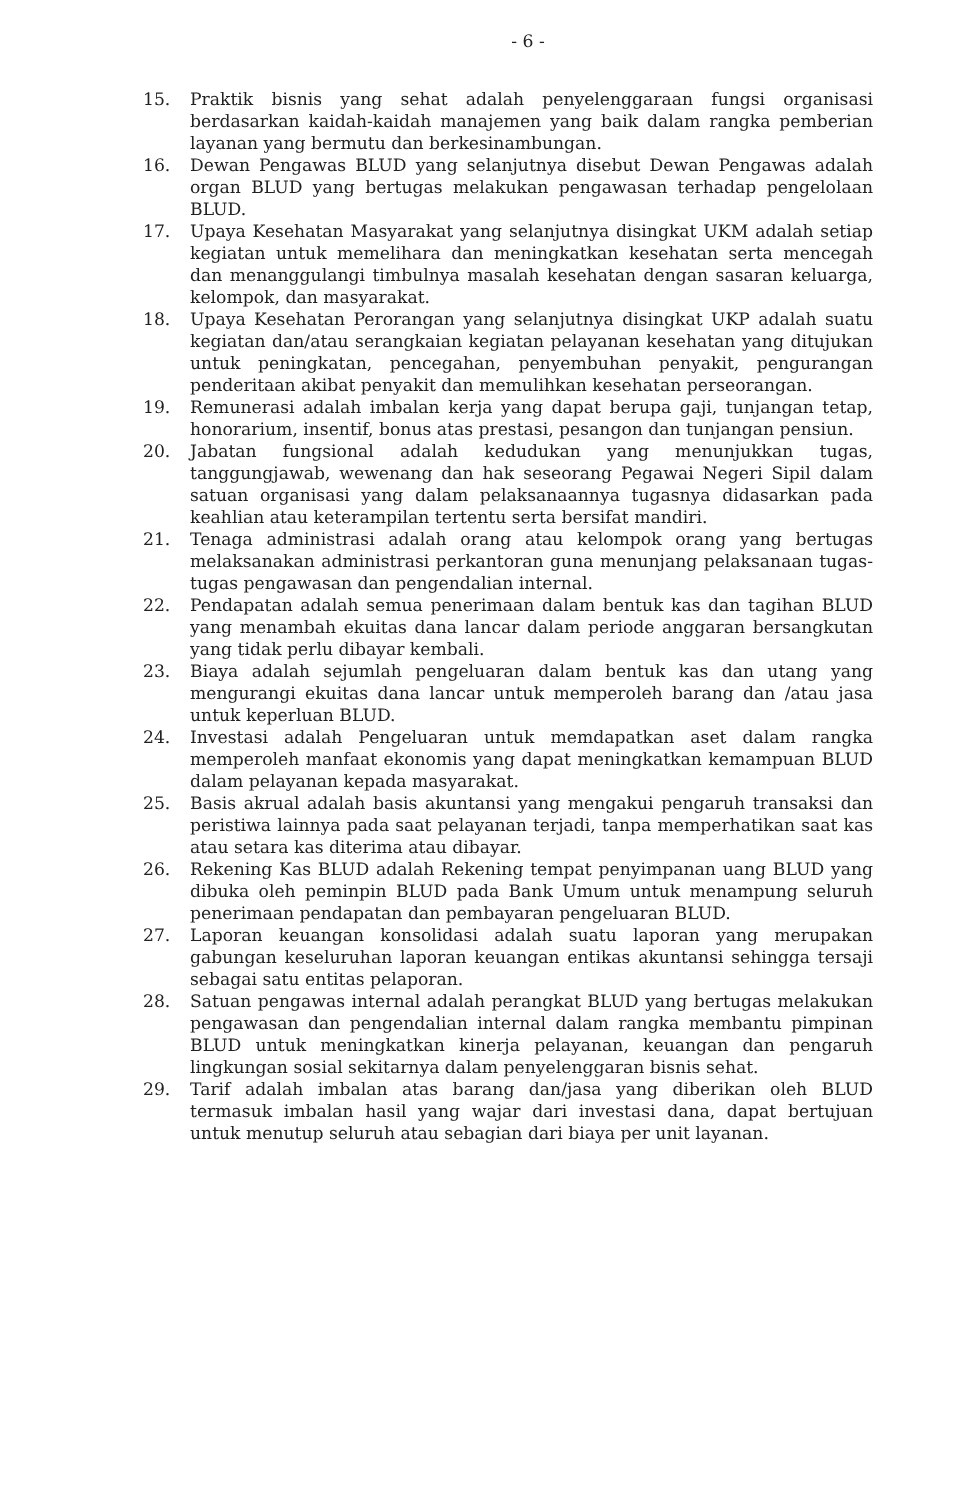- 6 -
15. Praktik bisnis yang sehat adalah penyelenggaraan fungsi organisasi berdasarkan kaidah-kaidah manajemen yang baik dalam rangka pemberian layanan yang bermutu dan berkesinambungan.
16. Dewan Pengawas BLUD yang selanjutnya disebut Dewan Pengawas adalah organ BLUD yang bertugas melakukan pengawasan terhadap pengelolaan BLUD.
17. Upaya Kesehatan Masyarakat yang selanjutnya disingkat UKM adalah setiap kegiatan untuk memelihara dan meningkatkan kesehatan serta mencegah dan menanggulangi timbulnya masalah kesehatan dengan sasaran keluarga, kelompok, dan masyarakat.
18. Upaya Kesehatan Perorangan yang selanjutnya disingkat UKP adalah suatu kegiatan dan/atau serangkaian kegiatan pelayanan kesehatan yang ditujukan untuk peningkatan, pencegahan, penyembuhan penyakit, pengurangan penderitaan akibat penyakit dan memulihkan kesehatan perseorangan.
19. Remunerasi adalah imbalan kerja yang dapat berupa gaji, tunjangan tetap, honorarium, insentif, bonus atas prestasi, pesangon dan tunjangan pensiun.
20. Jabatan fungsional adalah kedudukan yang menunjukkan tugas, tanggungjawab, wewenang dan hak seseorang Pegawai Negeri Sipil dalam satuan organisasi yang dalam pelaksanaannya tugasnya didasarkan pada keahlian atau keterampilan tertentu serta bersifat mandiri.
21. Tenaga administrasi adalah orang atau kelompok orang yang bertugas melaksanakan administrasi perkantoran guna menunjang pelaksanaan tugas- tugas pengawasan dan pengendalian internal.
22. Pendapatan adalah semua penerimaan dalam bentuk kas dan tagihan BLUD yang menambah ekuitas dana lancar dalam periode anggaran bersangkutan yang tidak perlu dibayar kembali.
23. Biaya adalah sejumlah pengeluaran dalam bentuk kas dan utang yang mengurangi ekuitas dana lancar untuk memperoleh barang dan /atau jasa untuk keperluan BLUD.
24. Investasi adalah Pengeluaran untuk memdapatkan aset dalam rangka memperoleh manfaat ekonomis yang dapat meningkatkan kemampuan BLUD dalam pelayanan kepada masyarakat.
25. Basis akrual adalah basis akuntansi yang mengakui pengaruh transaksi dan peristiwa lainnya pada saat pelayanan terjadi, tanpa memperhatikan saat kas atau setara kas diterima atau dibayar.
26. Rekening Kas BLUD adalah Rekening tempat penyimpanan uang BLUD yang dibuka oleh peminpin BLUD pada Bank Umum untuk menampung seluruh penerimaan pendapatan dan pembayaran pengeluaran BLUD.
27. Laporan keuangan konsolidasi adalah suatu laporan yang merupakan gabungan keseluruhan laporan keuangan entikas akuntansi sehingga tersaji sebagai satu entitas pelaporan.
28. Satuan pengawas internal adalah perangkat BLUD yang bertugas melakukan pengawasan dan pengendalian internal dalam rangka membantu pimpinan BLUD untuk meningkatkan kinerja pelayanan, keuangan dan pengaruh lingkungan sosial sekitarnya dalam penyelenggaran bisnis sehat.
29. Tarif adalah imbalan atas barang dan/jasa yang diberikan oleh BLUD termasuk imbalan hasil yang wajar dari investasi dana, dapat bertujuan untuk menutup seluruh atau sebagian dari biaya per unit layanan.